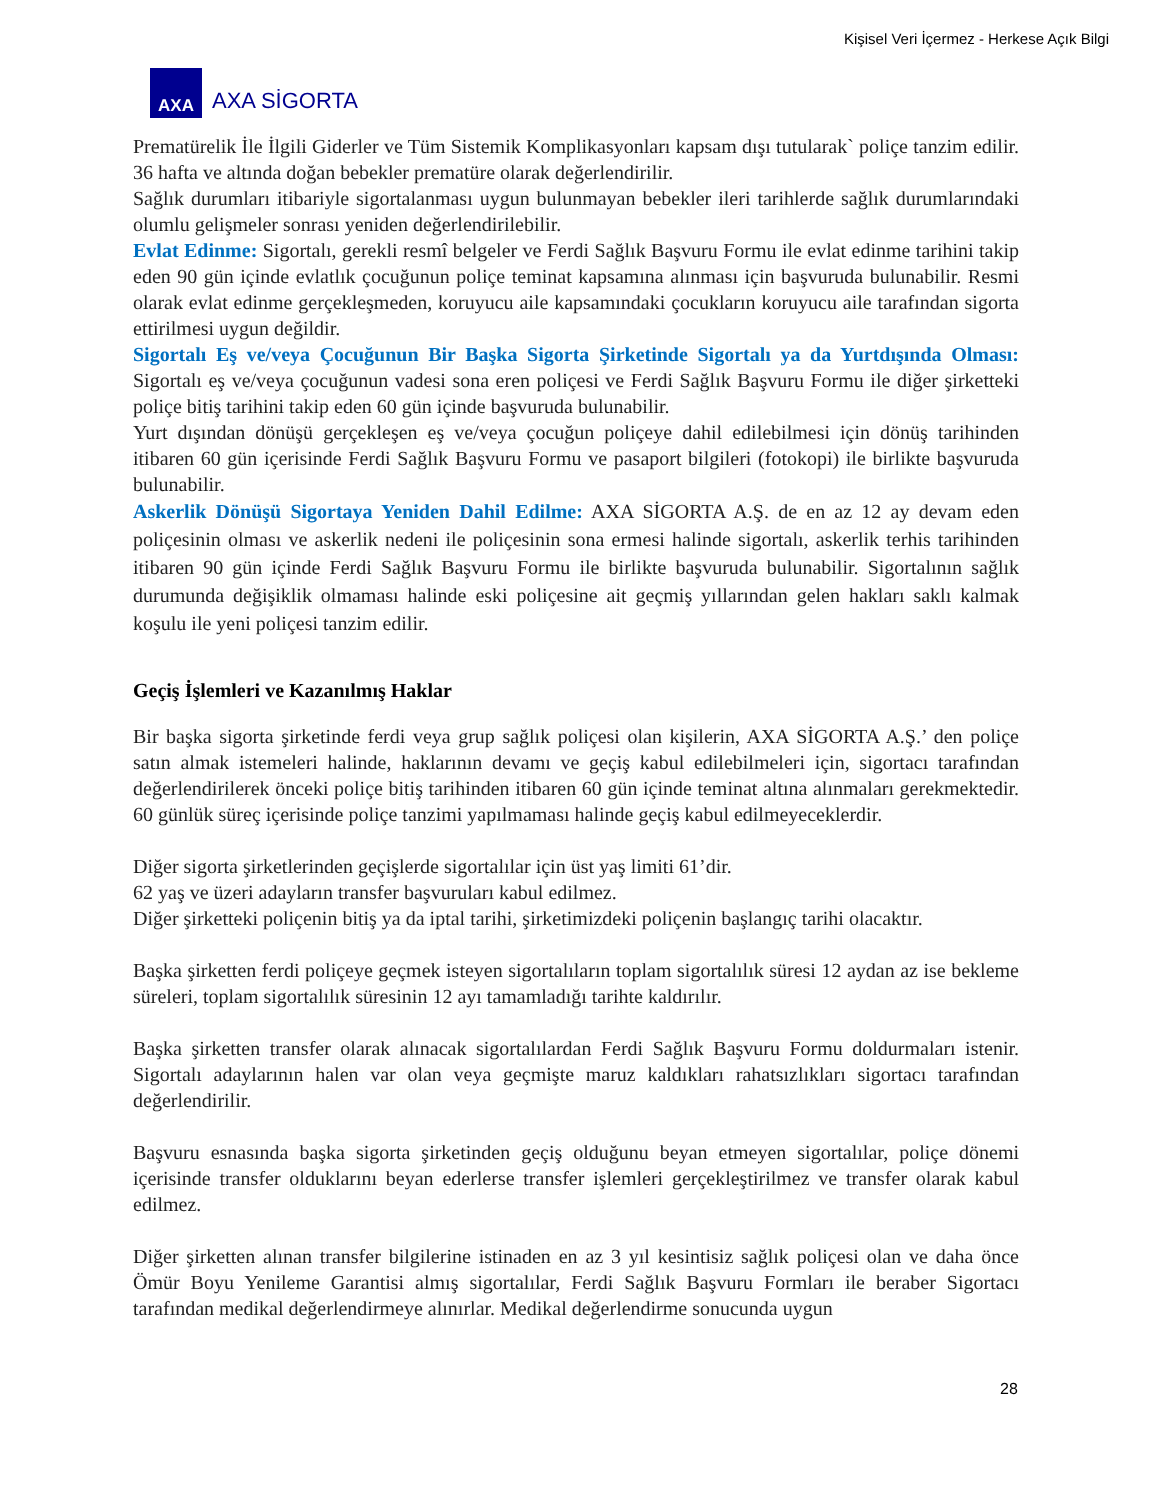Kişisel Veri İçermez - Herkese Açık Bilgi
AXA
AXA SİGORTA
Prematürelik İle İlgili Giderler ve Tüm Sistemik Komplikasyonları kapsam dışı tutularak` poliçe tanzim edilir. 36 hafta ve altında doğan bebekler prematüre olarak değerlendirilir.
Sağlık durumları itibariyle sigortalanması uygun bulunmayan bebekler ileri tarihlerde sağlık durumlarındaki olumlu gelişmeler sonrası yeniden değerlendirilebilir.
Evlat Edinme: Sigortalı, gerekli resmî belgeler ve Ferdi Sağlık Başvuru Formu ile evlat edinme tarihini takip eden 90 gün içinde evlatlık çocuğunun poliçe teminat kapsamına alınması için başvuruda bulunabilir. Resmi olarak evlat edinme gerçekleşmeden, koruyucu aile kapsamındaki çocukların koruyucu aile tarafından sigorta ettirilmesi uygun değildir.
Sigortalı Eş ve/veya Çocuğunun Bir Başka Sigorta Şirketinde Sigortalı ya da Yurtdışında Olması: Sigortalı eş ve/veya çocuğunun vadesi sona eren poliçesi ve Ferdi Sağlık Başvuru Formu ile diğer şirketteki poliçe bitiş tarihini takip eden 60 gün içinde başvuruda bulunabilir.
Yurt dışından dönüşü gerçekleşen eş ve/veya çocuğun poliçeye dahil edilebilmesi için dönüş tarihinden itibaren 60 gün içerisinde Ferdi Sağlık Başvuru Formu ve pasaport bilgileri (fotokopi) ile birlikte başvuruda bulunabilir.
Askerlik Dönüşü Sigortaya Yeniden Dahil Edilme: AXA SİGORTA A.Ş. de en az 12 ay devam eden poliçesinin olması ve askerlik nedeni ile poliçesinin sona ermesi halinde sigortalı, askerlik terhis tarihinden itibaren 90 gün içinde Ferdi Sağlık Başvuru Formu ile birlikte başvuruda bulunabilir. Sigortalının sağlık durumunda değişiklik olmaması halinde eski poliçesine ait geçmiş yıllarından gelen hakları saklı kalmak koşulu ile yeni poliçesi tanzim edilir.
Geçiş İşlemleri ve Kazanılmış Haklar
Bir başka sigorta şirketinde ferdi veya grup sağlık poliçesi olan kişilerin, AXA SİGORTA A.Ş.’ den poliçe satın almak istemeleri halinde, haklarının devamı ve geçiş kabul edilebilmeleri için, sigortacı tarafından değerlendirilerek önceki poliçe bitiş tarihinden itibaren 60 gün içinde teminat altına alınmaları gerekmektedir. 60 günlük süreç içerisinde poliçe tanzimi yapılmaması halinde geçiş kabul edilmeyeceklerdir.
Diğer sigorta şirketlerinden geçişlerde sigortalılar için üst yaş limiti 61’dir.
62 yaş ve üzeri adayların transfer başvuruları kabul edilmez.
Diğer şirketteki poliçenin bitiş ya da iptal tarihi, şirketimizdeki poliçenin başlangıç tarihi olacaktır.
Başka şirketten ferdi poliçeye geçmek isteyen sigortalıların toplam sigortalılık süresi 12 aydan az ise bekleme süreleri, toplam sigortalılık süresinin 12 ayı tamamladığı tarihte kaldırılır.
Başka şirketten transfer olarak alınacak sigortalılardan Ferdi Sağlık Başvuru Formu doldurmaları istenir. Sigortalı adaylarının halen var olan veya geçmişte maruz kaldıkları rahatsızlıkları sigortacı tarafından değerlendirilir.
Başvuru esnasında başka sigorta şirketinden geçiş olduğunu beyan etmeyen sigortalılar, poliçe dönemi içerisinde transfer olduklarını beyan ederlerse transfer işlemleri gerçekleştirilmez ve transfer olarak kabul edilmez.
Diğer şirketten alınan transfer bilgilerine istinaden en az 3 yıl kesintisiz sağlık poliçesi olan ve daha önce Ömür Boyu Yenileme Garantisi almış sigortalılar, Ferdi Sağlık Başvuru Formları ile beraber Sigortacı tarafından medikal değerlendirmeye alınırlar. Medikal değerlendirme sonucunda uygun
28